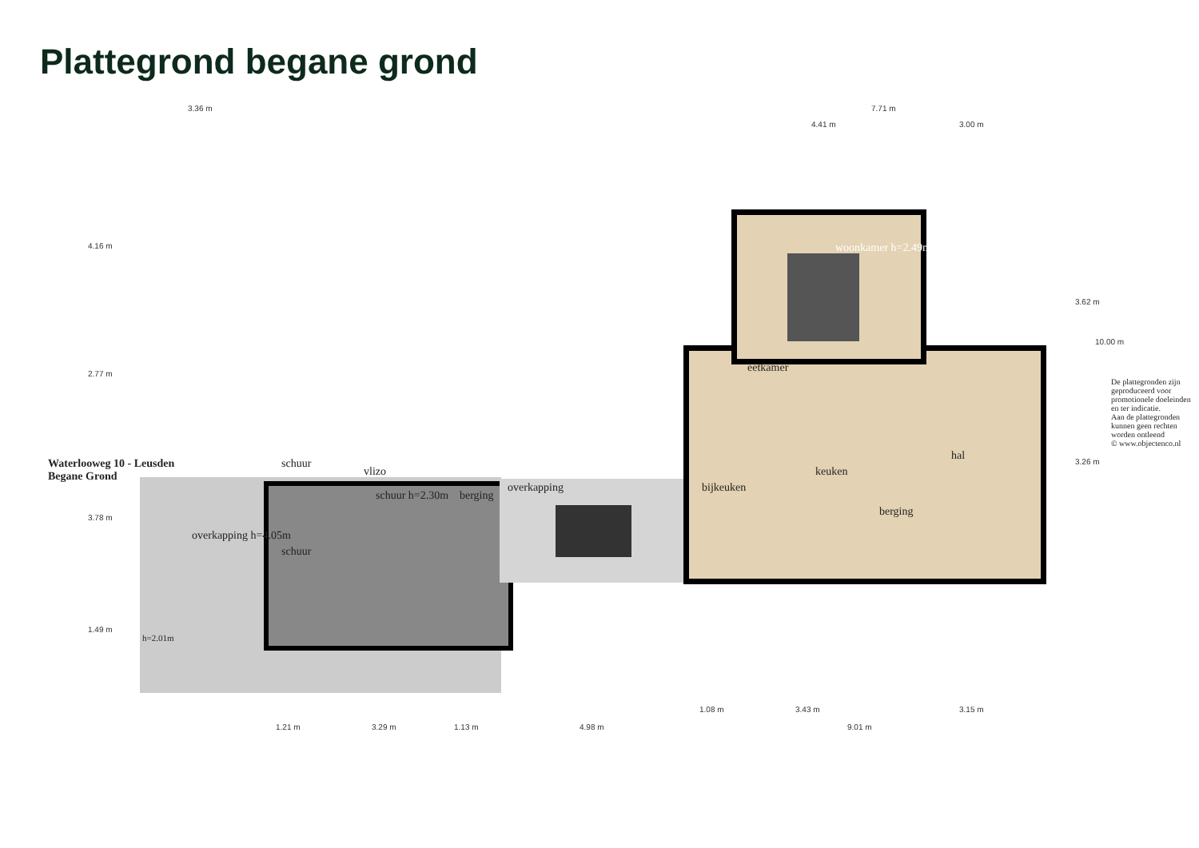Plattegrond begane grond
3.36 m 7.71 m
4.41 m 3.00 m
Waterlooweg 10 - Leusden
Begane Grond
4.16 m
2.77 m
3.78 m
1.49 m
woonkamer h=2.49m
eetkamer
keuken
hal
bijkeuken
berging
overkapping
berging
vlizo
schuur h=2.30m
schuur
schuur
overkapping h=4.05m
h=2.01m
3.62 m
10.00 m
3.26 m
De plattegronden zijn geproduceerd voor promotionele doeleinden en ter indicatie.
Aan de plattegronden kunnen geen rechten worden ontleend
© www.objectenco.nl
1.08 m 3.43 m 3.15 m
1.21 m 3.29 m 1.13 m 4.98 m 9.01 m